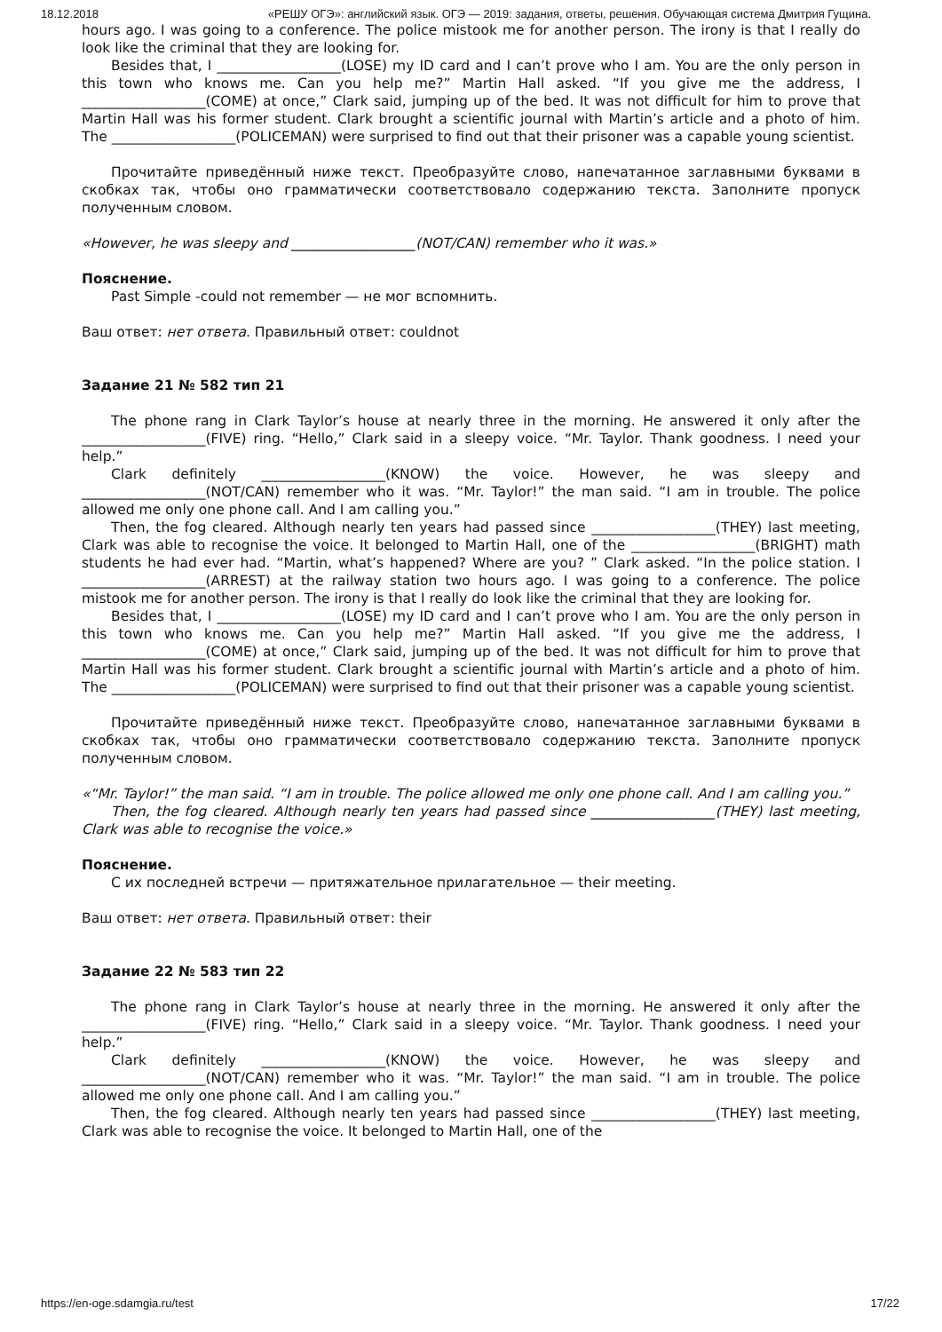18.12.2018 «РЕШУ ОГЭ»: английский язык. ОГЭ — 2019: задания, ответы, решения. Обучающая система Дмитрия Гущина.
hours ago. I was going to a conference. The police mistook me for another person. The irony is that I really do look like the criminal that they are looking for.
Besides that, I __________________(LOSE) my ID card and I can’t prove who I am. You are the only person in this town who knows me. Can you help me?” Martin Hall asked. “If you give me the address, I __________________(COME) at once,” Clark said, jumping up of the bed. It was not difficult for him to prove that Martin Hall was his former student. Clark brought a scientific journal with Martin’s article and a photo of him. The __________________(POLICEMAN) were surprised to find out that their prisoner was a capable young scientist.
Прочитайте приведённый ниже текст. Преобразуйте слово, напечатанное заглавными буквами в скобках так, чтобы оно грамматически соответствовало содержанию текста. Заполните пропуск полученным словом.
«However, he was sleepy and __________________(NOT/CAN) remember who it was.»
Пояснение.
Past Simple -could not remember — не мог вспомнить.
Ваш ответ: нет ответа. Правильный ответ: couldnot
Задание 21 № 582 тип 21
The phone rang in Clark Taylor’s house at nearly three in the morning. He answered it only after the __________________(FIVE) ring. “Hello,” Clark said in a sleepy voice. “Mr. Taylor. Thank goodness. I need your help.”
Clark definitely __________________(KNOW) the voice. However, he was sleepy and __________________(NOT/CAN) remember who it was. “Mr. Taylor!” the man said. “I am in trouble. The police allowed me only one phone call. And I am calling you.”
Then, the fog cleared. Although nearly ten years had passed since __________________(THEY) last meeting, Clark was able to recognise the voice. It belonged to Martin Hall, one of the __________________(BRIGHT) math students he had ever had. “Martin, what’s happened? Where are you? ” Clark asked. “In the police station. I __________________(ARREST) at the railway station two hours ago. I was going to a conference. The police mistook me for another person. The irony is that I really do look like the criminal that they are looking for.
Besides that, I __________________(LOSE) my ID card and I can’t prove who I am. You are the only person in this town who knows me. Can you help me?” Martin Hall asked. “If you give me the address, I __________________(COME) at once,” Clark said, jumping up of the bed. It was not difficult for him to prove that Martin Hall was his former student. Clark brought a scientific journal with Martin’s article and a photo of him. The __________________(POLICEMAN) were surprised to find out that their prisoner was a capable young scientist.
Прочитайте приведённый ниже текст. Преобразуйте слово, напечатанное заглавными буквами в скобках так, чтобы оно грамматически соответствовало содержанию текста. Заполните пропуск полученным словом.
«“Mr. Taylor!” the man said. “I am in trouble. The police allowed me only one phone call. And I am calling you.”
Then, the fog cleared. Although nearly ten years had passed since __________________(THEY) last meeting, Clark was able to recognise the voice.»
Пояснение.
С их последней встречи — притяжательное прилагательное — their meeting.
Ваш ответ: нет ответа. Правильный ответ: their
Задание 22 № 583 тип 22
The phone rang in Clark Taylor’s house at nearly three in the morning. He answered it only after the __________________(FIVE) ring. “Hello,” Clark said in a sleepy voice. “Mr. Taylor. Thank goodness. I need your help.”
Clark definitely __________________(KNOW) the voice. However, he was sleepy and __________________(NOT/CAN) remember who it was. “Mr. Taylor!” the man said. “I am in trouble. The police allowed me only one phone call. And I am calling you.”
Then, the fog cleared. Although nearly ten years had passed since __________________(THEY) last meeting, Clark was able to recognise the voice. It belonged to Martin Hall, one of the
https://en-oge.sdamgia.ru/test 17/22